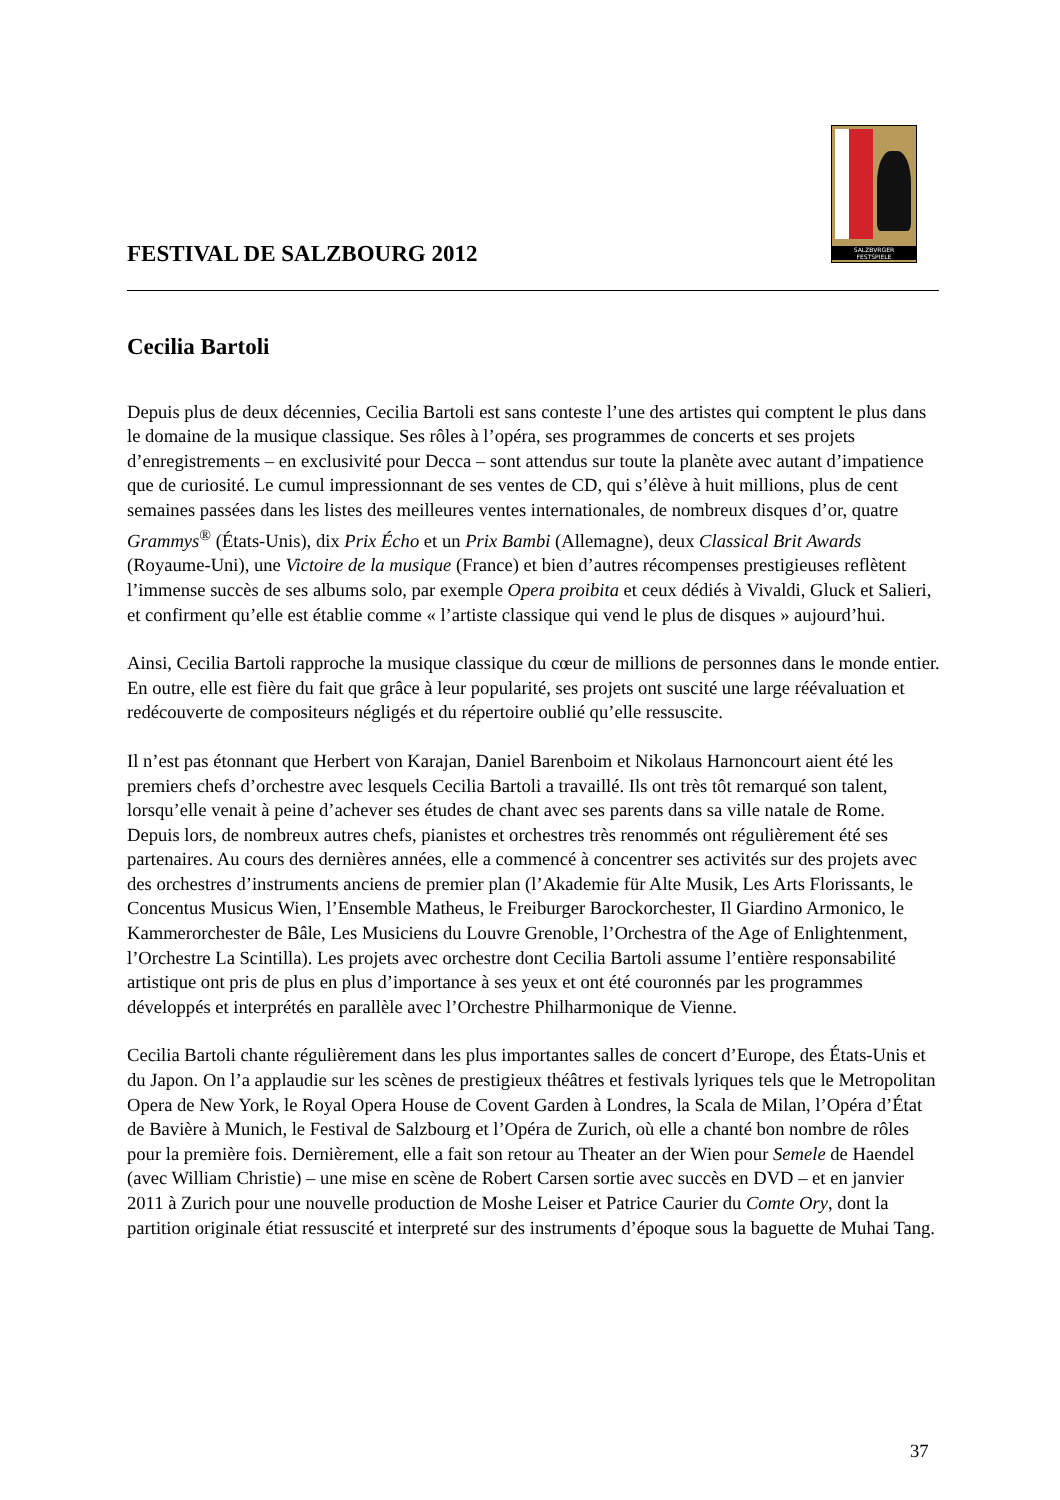FESTIVAL DE SALZBOURG 2012
SALZBVRGER
FESTSPIELE
Cecilia Bartoli
Depuis plus de deux décennies, Cecilia Bartoli est sans conteste l’une des artistes qui comptent le plus dans le domaine de la musique classique. Ses rôles à l’opéra, ses programmes de concerts et ses projets d’enregistrements – en exclusivité pour Decca – sont attendus sur toute la planète avec autant d’impatience que de curiosité. Le cumul impressionnant de ses ventes de CD, qui s’élève à huit millions, plus de cent semaines passées dans les listes des meilleures ventes internationales, de nombreux disques d’or, quatre Grammys<sup>®</sup> (États-Unis), dix Prix Écho et un Prix Bambi (Allemagne), deux Classical Brit Awards (Royaume-Uni), une Victoire de la musique (France) et bien d’autres récompenses prestigieuses reflètent l’immense succès de ses albums solo, par exemple Opera proibita et ceux dédiés à Vivaldi, Gluck et Salieri, et confirment qu’elle est établie comme « l’artiste classique qui vend le plus de disques » aujourd’hui.
Ainsi, Cecilia Bartoli rapproche la musique classique du cœur de millions de personnes dans le monde entier. En outre, elle est fière du fait que grâce à leur popularité, ses projets ont suscité une large réévaluation et redécouverte de compositeurs négligés et du répertoire oublié qu’elle ressuscite.
Il n’est pas étonnant que Herbert von Karajan, Daniel Barenboim et Nikolaus Harnoncourt aient été les premiers chefs d’orchestre avec lesquels Cecilia Bartoli a travaillé. Ils ont très tôt remarqué son talent, lorsqu’elle venait à peine d’achever ses études de chant avec ses parents dans sa ville natale de Rome. Depuis lors, de nombreux autres chefs, pianistes et orchestres très renommés ont régulièrement été ses partenaires. Au cours des dernières années, elle a commencé à concentrer ses activités sur des projets avec des orchestres d’instruments anciens de premier plan (l’Akademie für Alte Musik, Les Arts Florissants, le Concentus Musicus Wien, l’Ensemble Matheus, le Freiburger Barockorchester, Il Giardino Armonico, le Kammerorchester de Bâle, Les Musiciens du Louvre Grenoble, l’Orchestra of the Age of Enlightenment, l’Orchestre La Scintilla). Les projets avec orchestre dont Cecilia Bartoli assume l’entière responsabilité artistique ont pris de plus en plus d’importance à ses yeux et ont été couronnés par les programmes développés et interprétés en parallèle avec l’Orchestre Philharmonique de Vienne.
Cecilia Bartoli chante régulièrement dans les plus importantes salles de concert d’Europe, des États-Unis et du Japon. On l’a applaudie sur les scènes de prestigieux théâtres et festivals lyriques tels que le Metropolitan Opera de New York, le Royal Opera House de Covent Garden à Londres, la Scala de Milan, l’Opéra d’État de Bavière à Munich, le Festival de Salzbourg et l’Opéra de Zurich, où elle a chanté bon nombre de rôles pour la première fois. Dernièrement, elle a fait son retour au Theater an der Wien pour Semele de Haendel (avec William Christie) – une mise en scène de Robert Carsen sortie avec succès en DVD – et en janvier 2011 à Zurich pour une nouvelle production de Moshe Leiser et Patrice Caurier du Comte Ory, dont la partition originale étiat ressuscité et interpreté sur des instruments d’époque sous la baguette de Muhai Tang.
37